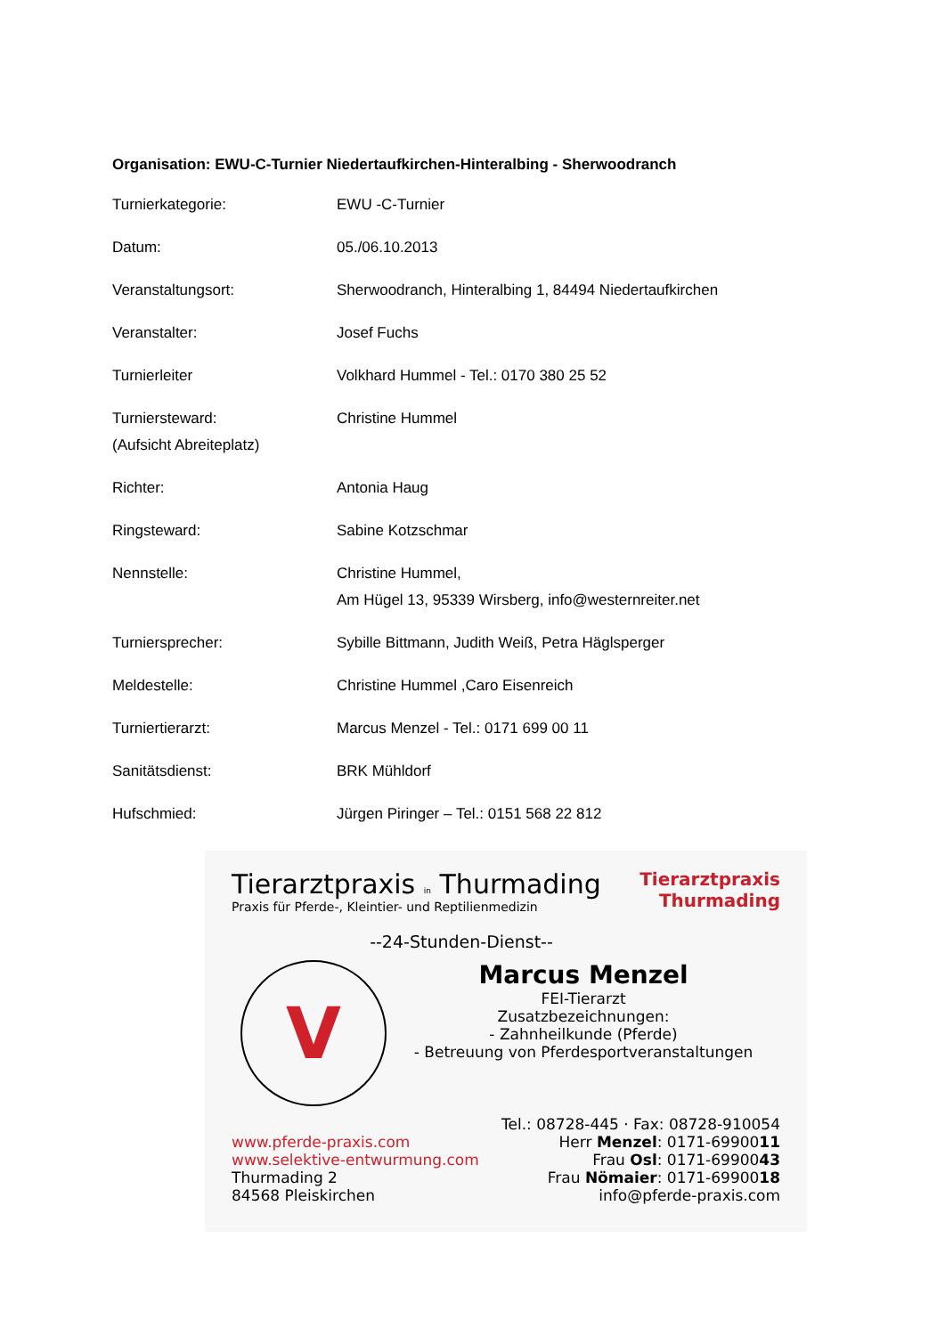Organisation: EWU-C-Turnier Niedertaufkirchen-Hinteralbing - Sherwoodranch
| Turnierkategorie: | EWU -C-Turnier |
| Datum: | 05./06.10.2013 |
| Veranstaltungsort: | Sherwoodranch, Hinteralbing 1, 84494 Niedertaufkirchen |
| Veranstalter: | Josef Fuchs |
| Turnierleiter | Volkhard Hummel - Tel.: 0170 380 25 52 |
| Turniersteward: (Aufsicht Abreiteplatz) | Christine Hummel |
| Richter: | Antonia Haug |
| Ringsteward: | Sabine Kotzschmar |
| Nennstelle: | Christine Hummel, Am Hügel 13, 95339 Wirsberg, info@westernreiter.net |
| Turniersprecher: | Sybille Bittmann, Judith Weiß, Petra Häglsperger |
| Meldestelle: | Christine Hummel ,Caro Eisenreich |
| Turniertierarzt: | Marcus Menzel - Tel.: 0171 699 00 11 |
| Sanitätsdienst: | BRK Mühldorf |
| Hufschmied: | Jürgen Piringer – Tel.: 0151 568 22 812 |
Tierarztpraxis in Thurmading
Praxis für Pferde-, Kleintier- und Reptilienmedizin
Tierarztpraxis
Thurmading
--24-Stunden-Dienst--
V
Marcus Menzel
FEI-Tierarzt
Zusatzbezeichnungen:
- Zahnheilkunde (Pferde)
- Betreuung von Pferdesportveranstaltungen
www.pferde-praxis.com
www.selektive-entwurmung.com
Thurmading 2
84568 Pleiskirchen
Tel.: 08728-445 · Fax: 08728-910054
Herr Menzel: 0171-6990011
Frau Osl: 0171-6990043
Frau Nömaier: 0171-6990018
info@pferde-praxis.com